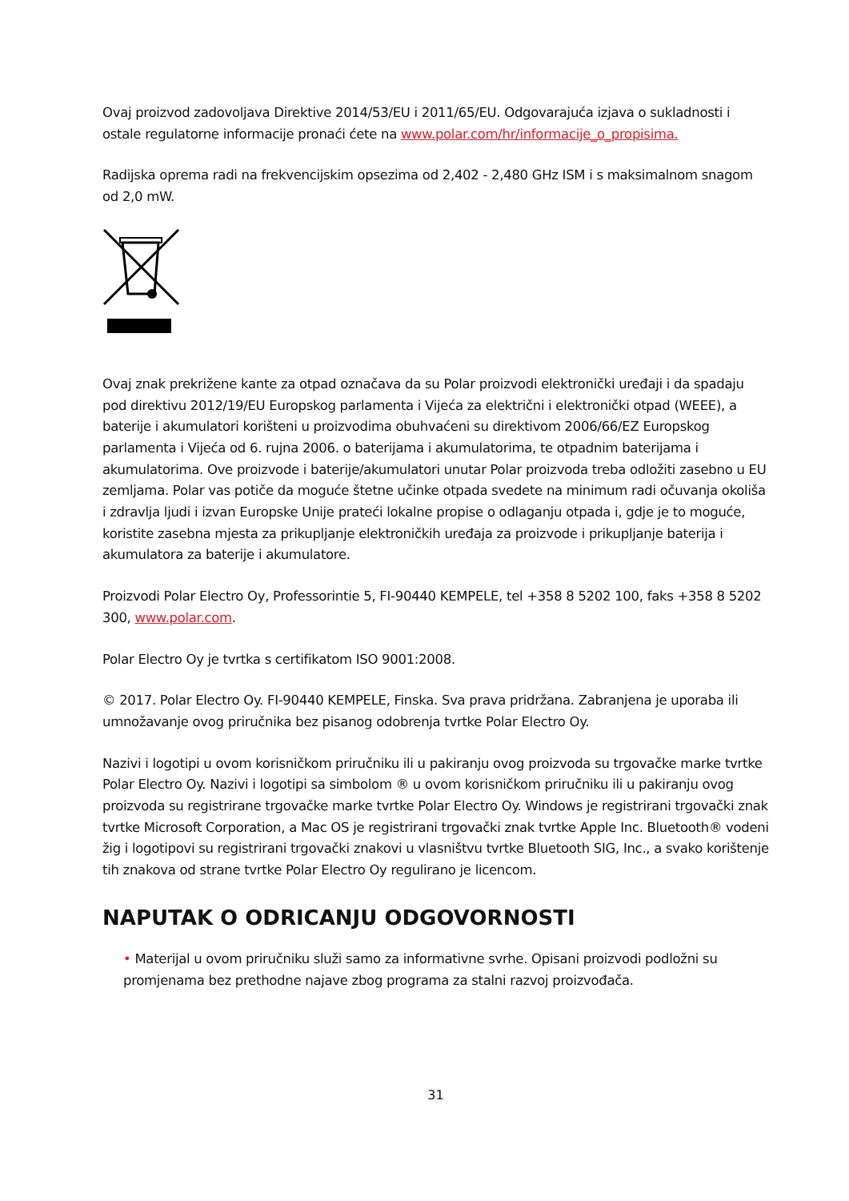Ovaj proizvod zadovoljava Direktive 2014/53/EU i 2011/65/EU. Odgovarajuća izjava o sukladnosti i ostale regulatorne informacije pronaći ćete na www.polar.com/hr/informacije_o_propisima.
Radijska oprema radi na frekvencijskim opsezima od 2,402 - 2,480 GHz ISM i s maksimalnom snagom od 2,0 mW.
Ovaj znak prekrižene kante za otpad označava da su Polar proizvodi elektronički uređaji i da spadaju pod direktivu 2012/19/EU Europskog parlamenta i Vijeća za električni i elektronički otpad (WEEE), a baterije i akumulatori korišteni u proizvodima obuhvaćeni su direktivom 2006/66/EZ Europskog parlamenta i Vijeća od 6. rujna 2006. o baterijama i akumulatorima, te otpadnim baterijama i akumulatorima. Ove proizvode i baterije/akumulatori unutar Polar proizvoda treba odložiti zasebno u EU zemljama. Polar vas potiče da moguće štetne učinke otpada svedete na minimum radi očuvanja okoliša i zdravlja ljudi i izvan Europske Unije prateći lokalne propise o odlaganju otpada i, gdje je to moguće, koristite zasebna mjesta za prikupljanje elektroničkih uređaja za proizvode i prikupljanje baterija i akumulatora za baterije i akumulatore.
Proizvodi Polar Electro Oy, Professorintie 5, FI-90440 KEMPELE, tel +358 8 5202 100, faks +358 8 5202 300, www.polar.com.
Polar Electro Oy je tvrtka s certifikatom ISO 9001:2008.
© 2017. Polar Electro Oy. FI-90440 KEMPELE, Finska. Sva prava pridržana. Zabranjena je uporaba ili umnožavanje ovog priručnika bez pisanog odobrenja tvrtke Polar Electro Oy.
Nazivi i logotipi u ovom korisničkom priručniku ili u pakiranju ovog proizvoda su trgovačke marke tvrtke Polar Electro Oy. Nazivi i logotipi sa simbolom ® u ovom korisničkom priručniku ili u pakiranju ovog proizvoda su registrirane trgovačke marke tvrtke Polar Electro Oy. Windows je registrirani trgovački znak tvrtke Microsoft Corporation, a Mac OS je registrirani trgovački znak tvrtke Apple Inc. Bluetooth® vodeni žig i logotipovi su registrirani trgovački znakovi u vlasništvu tvrtke Bluetooth SIG, Inc., a svako korištenje tih znakova od strane tvrtke Polar Electro Oy regulirano je licencom.
NAPUTAK O ODRICANJU ODGOVORNOSTI
• Materijal u ovom priručniku služi samo za informativne svrhe. Opisani proizvodi podložni su promjenama bez prethodne najave zbog programa za stalni razvoj proizvođača.
31